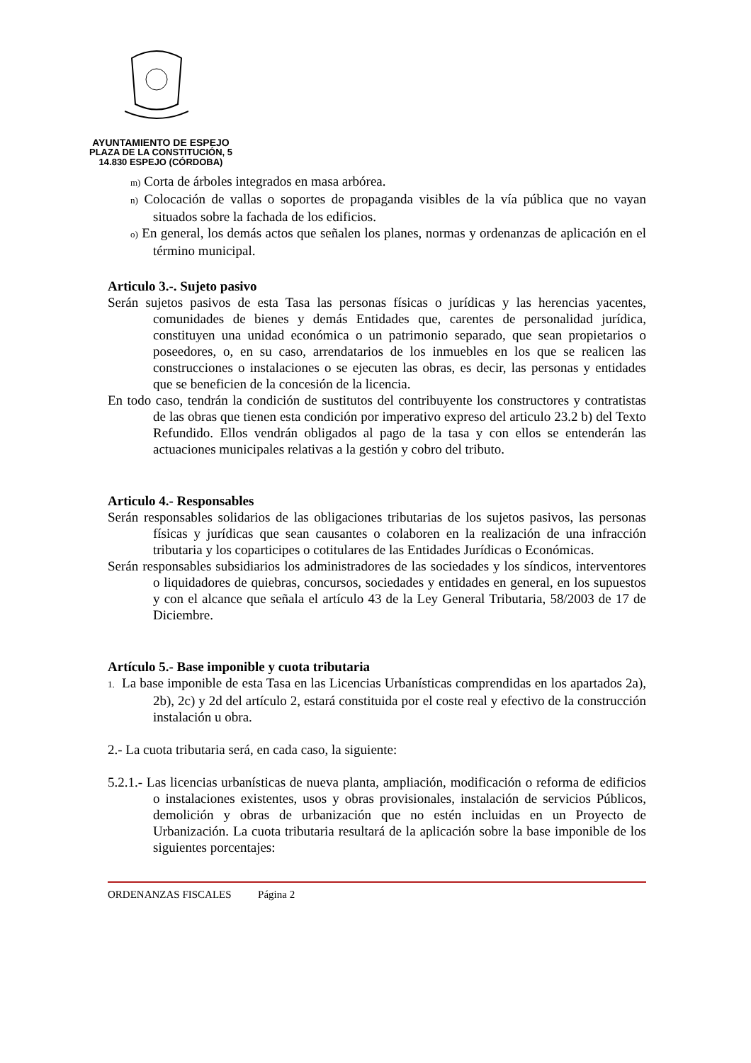AYUNTAMIENTO DE ESPEJO
PLAZA DE LA CONSTITUCIÓN, 5
14.830 ESPEJO (CÓRDOBA)
m) Corta de árboles integrados en masa arbórea.
n) Colocación de vallas o soportes de propaganda visibles de la vía pública que no vayan situados sobre la fachada de los edificios.
o) En general, los demás actos que señalen los planes, normas y ordenanzas de aplicación en el término municipal.
Articulo 3.-. Sujeto pasivo
Serán sujetos pasivos de esta Tasa las personas físicas o jurídicas y las herencias yacentes, comunidades de bienes y demás Entidades que, carentes de personalidad jurídica, constituyen una unidad económica o un patrimonio separado, que sean propietarios o poseedores, o, en su caso, arrendatarios de los inmuebles en los que se realicen las construcciones o instalaciones o se ejecuten las obras, es decir, las personas y entidades que se beneficien de la concesión de la licencia.
En todo caso, tendrán la condición de sustitutos del contribuyente los constructores y contratistas de las obras que tienen esta condición por imperativo expreso del articulo 23.2 b) del Texto Refundido. Ellos vendrán obligados al pago de la tasa y con ellos se entenderán las actuaciones municipales relativas a la gestión y cobro del tributo.
Articulo 4.- Responsables
Serán responsables solidarios de las obligaciones tributarias de los sujetos pasivos, las personas físicas y jurídicas que sean causantes o colaboren en la realización de una infracción tributaria y los coparticipes o cotitulares de las Entidades Jurídicas o Económicas.
Serán responsables subsidiarios los administradores de las sociedades y los síndicos, interventores o liquidadores de quiebras, concursos, sociedades y entidades en general, en los supuestos y con el alcance que señala el artículo 43 de la Ley General Tributaria, 58/2003 de 17 de Diciembre.
Artículo 5.- Base imponible y cuota tributaria
1. La base imponible de esta Tasa en las Licencias Urbanísticas comprendidas en los apartados 2a), 2b), 2c) y 2d del artículo 2, estará constituida por el coste real y efectivo de la construcción instalación u obra.
2.- La cuota tributaria será, en cada caso, la siguiente:
5.2.1.- Las licencias urbanísticas de nueva planta, ampliación, modificación o reforma de edificios o instalaciones existentes, usos y obras provisionales, instalación de servicios Públicos, demolición y obras de urbanización que no estén incluidas en un Proyecto de Urbanización. La cuota tributaria resultará de la aplicación sobre la base imponible de los siguientes porcentajes:
ORDENANZAS FISCALES Página 2